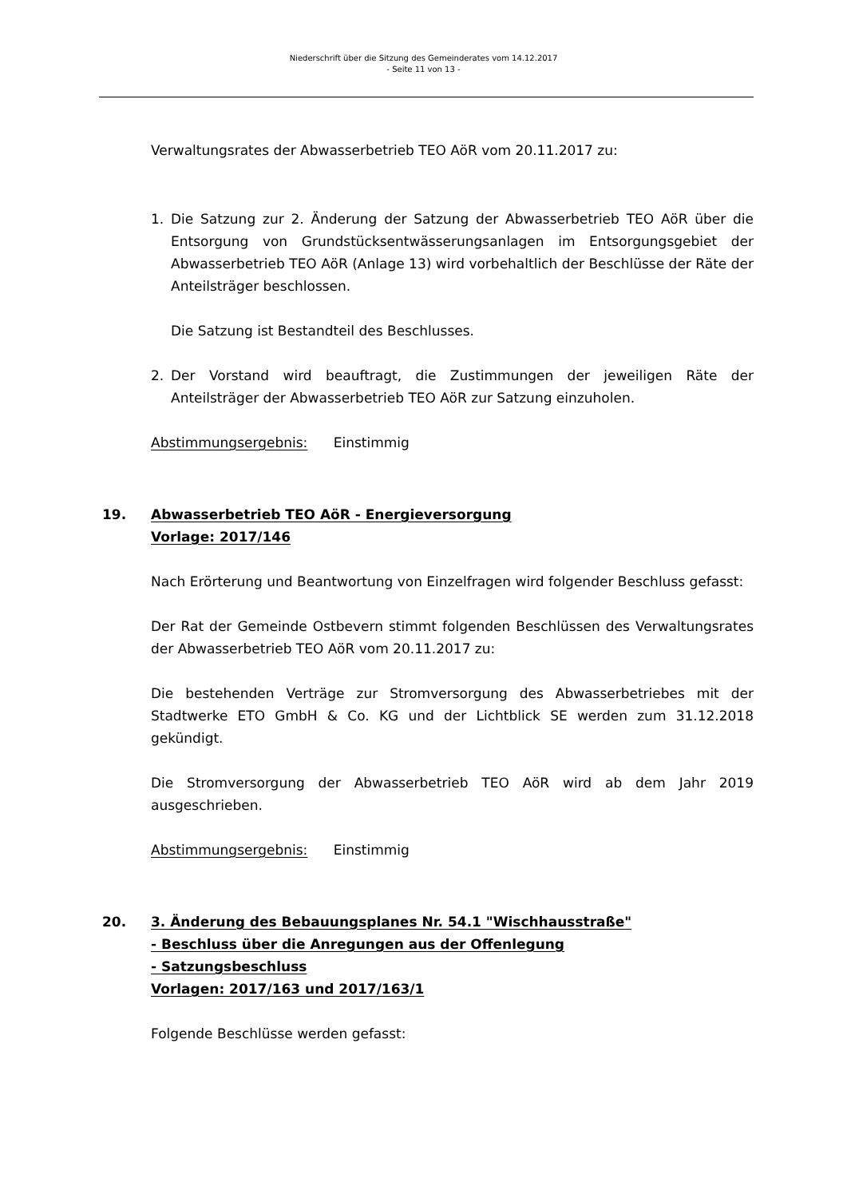Niederschrift über die Sitzung des Gemeinderates vom 14.12.2017
- Seite 11 von 13 -
Verwaltungsrates der Abwasserbetrieb TEO AöR vom 20.11.2017 zu:
1. Die Satzung zur 2. Änderung der Satzung der Abwasserbetrieb TEO AöR über die Entsorgung von Grundstücksentwässerungsanlagen im Entsorgungsgebiet der Abwasserbetrieb TEO AöR (Anlage 13) wird vorbehaltlich der Beschlüsse der Räte der Anteilsträger beschlossen.
Die Satzung ist Bestandteil des Beschlusses.
2. Der Vorstand wird beauftragt, die Zustimmungen der jeweiligen Räte der Anteilsträger der Abwasserbetrieb TEO AöR zur Satzung einzuholen.
Abstimmungsergebnis: Einstimmig
19. Abwasserbetrieb TEO AöR - Energieversorgung
Vorlage: 2017/146
Nach Erörterung und Beantwortung von Einzelfragen wird folgender Beschluss gefasst:
Der Rat der Gemeinde Ostbevern stimmt folgenden Beschlüssen des Verwaltungsrates der Abwasserbetrieb TEO AöR vom 20.11.2017 zu:
Die bestehenden Verträge zur Stromversorgung des Abwasserbetriebes mit der Stadtwerke ETO GmbH & Co. KG und der Lichtblick SE werden zum 31.12.2018 gekündigt.
Die Stromversorgung der Abwasserbetrieb TEO AöR wird ab dem Jahr 2019 ausgeschrieben.
Abstimmungsergebnis: Einstimmig
20. 3. Änderung des Bebauungsplanes Nr. 54.1 "Wischhausstraße"
- Beschluss über die Anregungen aus der Offenlegung
- Satzungsbeschluss
Vorlagen: 2017/163 und 2017/163/1
Folgende Beschlüsse werden gefasst: